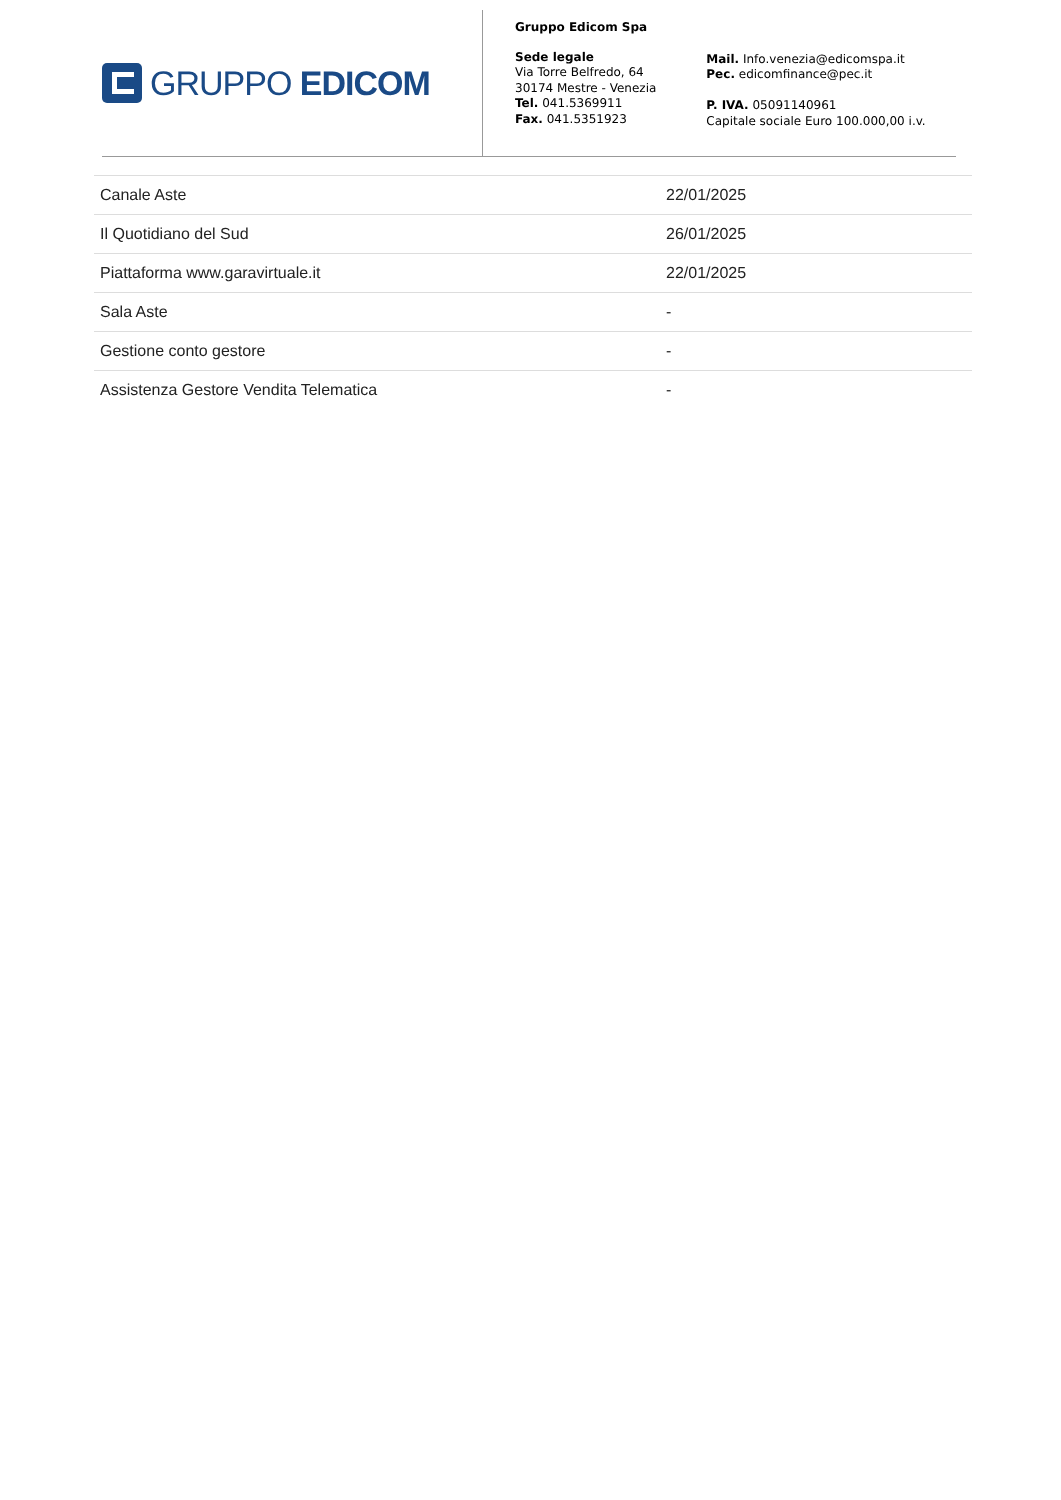GRUPPO EDICOM
Gruppo Edicom Spa
Sede legale
Via Torre Belfredo, 64
30174 Mestre - Venezia
Tel. 041.5369911
Fax. 041.5351923
Mail. Info.venezia@edicomspa.it
Pec. edicomfinance@pec.it
P. IVA. 05091140961
Capitale sociale Euro 100.000,00 i.v.
| Canale Aste | 22/01/2025 |
| Il Quotidiano del Sud | 26/01/2025 |
| Piattaforma www.garavirtuale.it | 22/01/2025 |
| Sala Aste | - |
| Gestione conto gestore | - |
| Assistenza Gestore Vendita Telematica | - |